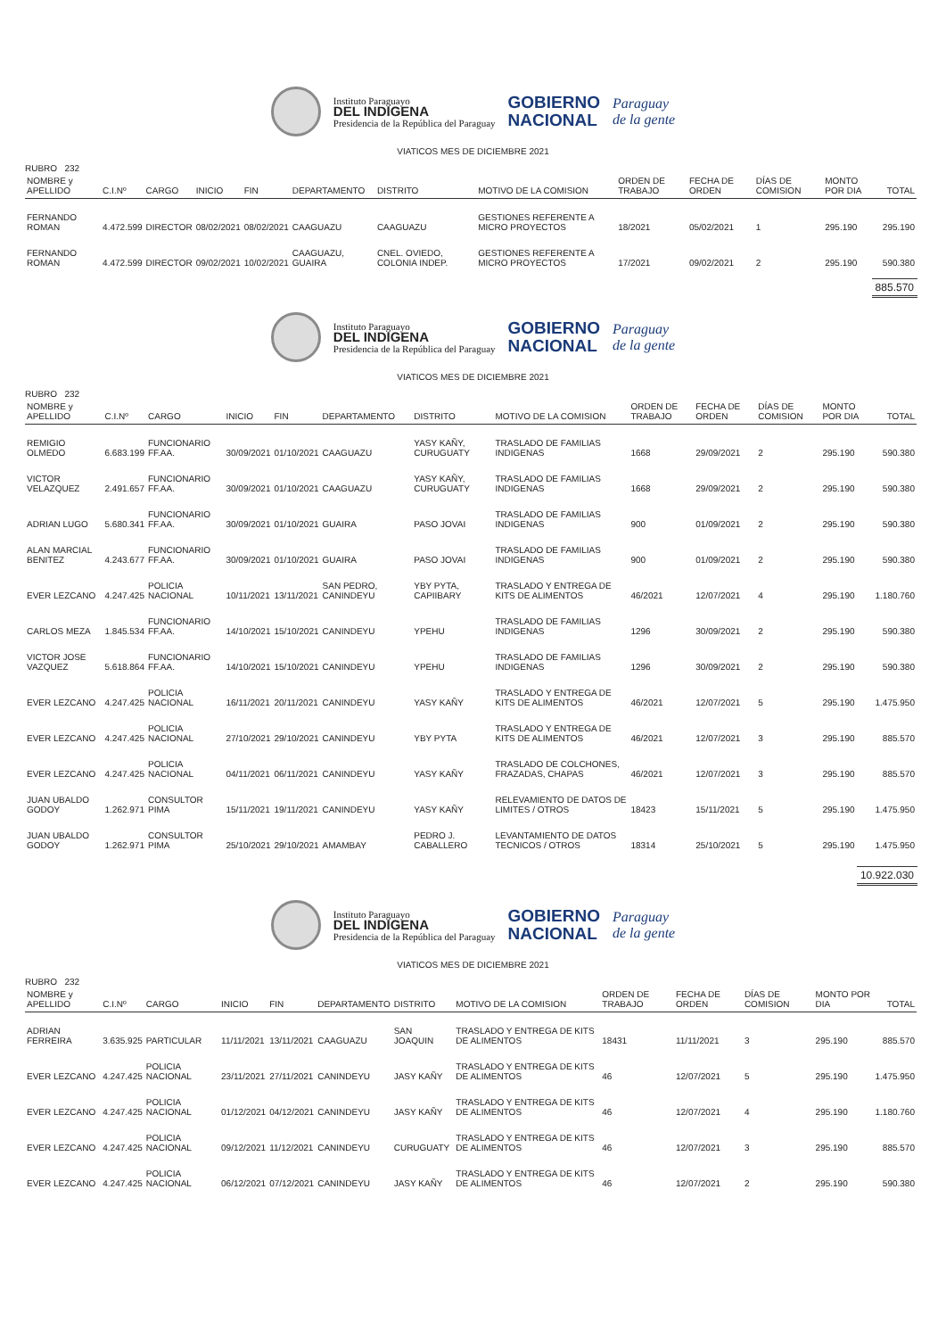Instituto Paraguayo
DEL INDIGENA
Presidencia de la República del Paraguay
GOBIERNO
NACIONAL
Paraguay
de la gente
VIATICOS MES DE DICIEMBRE 2021
RUBRO 232
| NOMBRE y APELLIDO | C.I.Nº | CARGO | INICIO | FIN | DEPARTAMENTO | DISTRITO | MOTIVO DE LA COMISION | ORDEN DE TRABAJO | FECHA DE ORDEN | DÍAS DE COMISION | MONTO POR DIA | TOTAL |
| --- | --- | --- | --- | --- | --- | --- | --- | --- | --- | --- | --- | --- |
| FERNANDO ROMAN | 4.472.599 | DIRECTOR | 08/02/2021 | 08/02/2021 | CAAGUAZU | CAAGUAZU | GESTIONES REFERENTE A MICRO PROYECTOS | 18/2021 | 05/02/2021 | 1 | 295.190 | 295.190 |
| FERNANDO ROMAN | 4.472.599 | DIRECTOR | 09/02/2021 | 10/02/2021 | CAAGUAZU, GUAIRA | CNEL. OVIEDO, COLONIA INDEP. | GESTIONES REFERENTE A MICRO PROYECTOS | 17/2021 | 09/02/2021 | 2 | 295.190 | 590.380 |
885.570
Instituto Paraguayo
DEL INDIGENA
Presidencia de la República del Paraguay
GOBIERNO
NACIONAL
Paraguay
de la gente
VIATICOS MES DE DICIEMBRE 2021
RUBRO 232
| NOMBRE y APELLIDO | C.I.Nº | CARGO | INICIO | FIN | DEPARTAMENTO | DISTRITO | MOTIVO DE LA COMISION | ORDEN DE TRABAJO | FECHA DE ORDEN | DÍAS DE COMISION | MONTO POR DIA | TOTAL |
| --- | --- | --- | --- | --- | --- | --- | --- | --- | --- | --- | --- | --- |
| REMIGIO OLMEDO | 6.683.199 | FUNCIONARIO FF.AA. | 30/09/2021 | 01/10/2021 | CAAGUAZU | YASY KAÑY, CURUGUATY | TRASLADO DE FAMILIAS INDIGENAS | 1668 | 29/09/2021 | 2 | 295.190 | 590.380 |
| VICTOR VELAZQUEZ | 2.491.657 | FUNCIONARIO FF.AA. | 30/09/2021 | 01/10/2021 | CAAGUAZU | YASY KAÑY, CURUGUATY | TRASLADO DE FAMILIAS INDIGENAS | 1668 | 29/09/2021 | 2 | 295.190 | 590.380 |
| ADRIAN LUGO | 5.680.341 | FUNCIONARIO FF.AA. | 30/09/2021 | 01/10/2021 | GUAIRA | PASO JOVAI | TRASLADO DE FAMILIAS INDIGENAS | 900 | 01/09/2021 | 2 | 295.190 | 590.380 |
| ALAN MARCIAL BENITEZ | 4.243.677 | FUNCIONARIO FF.AA. | 30/09/2021 | 01/10/2021 | GUAIRA | PASO JOVAI | TRASLADO DE FAMILIAS INDIGENAS | 900 | 01/09/2021 | 2 | 295.190 | 590.380 |
| EVER LEZCANO | 4.247.425 | POLICIA NACIONAL | 10/11/2021 | 13/11/2021 | SAN PEDRO, CANINDEYU | YBY PYTA, CAPIIBARY | TRASLADO Y ENTREGA DE KITS DE ALIMENTOS | 46/2021 | 12/07/2021 | 4 | 295.190 | 1.180.760 |
| CARLOS MEZA | 1.845.534 | FUNCIONARIO FF.AA. | 14/10/2021 | 15/10/2021 | CANINDEYU | YPEHU | TRASLADO DE FAMILIAS INDIGENAS | 1296 | 30/09/2021 | 2 | 295.190 | 590.380 |
| VICTOR JOSE VAZQUEZ | 5.618.864 | FUNCIONARIO FF.AA. | 14/10/2021 | 15/10/2021 | CANINDEYU | YPEHU | TRASLADO DE FAMILIAS INDIGENAS | 1296 | 30/09/2021 | 2 | 295.190 | 590.380 |
| EVER LEZCANO | 4.247.425 | POLICIA NACIONAL | 16/11/2021 | 20/11/2021 | CANINDEYU | YASY KAÑY | TRASLADO Y ENTREGA DE KITS DE ALIMENTOS | 46/2021 | 12/07/2021 | 5 | 295.190 | 1.475.950 |
| EVER LEZCANO | 4.247.425 | POLICIA NACIONAL | 27/10/2021 | 29/10/2021 | CANINDEYU | YBY PYTA | TRASLADO Y ENTREGA DE KITS DE ALIMENTOS | 46/2021 | 12/07/2021 | 3 | 295.190 | 885.570 |
| EVER LEZCANO | 4.247.425 | POLICIA NACIONAL | 04/11/2021 | 06/11/2021 | CANINDEYU | YASY KAÑY | TRASLADO DE COLCHONES, FRAZADAS, CHAPAS | 46/2021 | 12/07/2021 | 3 | 295.190 | 885.570 |
| JUAN UBALDO GODOY | 1.262.971 | CONSULTOR PIMA | 15/11/2021 | 19/11/2021 | CANINDEYU | YASY KAÑY | RELEVAMIENTO DE DATOS DE LIMITES / OTROS | 18423 | 15/11/2021 | 5 | 295.190 | 1.475.950 |
| JUAN UBALDO GODOY | 1.262.971 | CONSULTOR PIMA | 25/10/2021 | 29/10/2021 | AMAMBAY | PEDRO J. CABALLERO | LEVANTAMIENTO DE DATOS TECNICOS / OTROS | 18314 | 25/10/2021 | 5 | 295.190 | 1.475.950 |
10.922.030
Instituto Paraguayo
DEL INDIGENA
Presidencia de la República del Paraguay
GOBIERNO
NACIONAL
Paraguay
de la gente
VIATICOS MES DE DICIEMBRE 2021
RUBRO 232
| NOMBRE y APELLIDO | C.I.Nº | CARGO | INICIO | FIN | DEPARTAMENTO | DISTRITO | MOTIVO DE LA COMISION | ORDEN DE TRABAJO | FECHA DE ORDEN | DÍAS DE COMISION | MONTO POR DIA | TOTAL |
| --- | --- | --- | --- | --- | --- | --- | --- | --- | --- | --- | --- | --- |
| ADRIAN FERREIRA | 3.635.925 | PARTICULAR | 11/11/2021 | 13/11/2021 | CAAGUAZU | SAN JOAQUIN | TRASLADO Y ENTREGA DE KITS DE ALIMENTOS | 18431 | 11/11/2021 | 3 | 295.190 | 885.570 |
| EVER LEZCANO | 4.247.425 | POLICIA NACIONAL | 23/11/2021 | 27/11/2021 | CANINDEYU | JASY KAÑY | TRASLADO Y ENTREGA DE KITS DE ALIMENTOS | 46 | 12/07/2021 | 5 | 295.190 | 1.475.950 |
| EVER LEZCANO | 4.247.425 | POLICIA NACIONAL | 01/12/2021 | 04/12/2021 | CANINDEYU | JASY KAÑY | TRASLADO Y ENTREGA DE KITS DE ALIMENTOS | 46 | 12/07/2021 | 4 | 295.190 | 1.180.760 |
| EVER LEZCANO | 4.247.425 | POLICIA NACIONAL | 09/12/2021 | 11/12/2021 | CANINDEYU | CURUGUATY | TRASLADO Y ENTREGA DE KITS DE ALIMENTOS | 46 | 12/07/2021 | 3 | 295.190 | 885.570 |
| EVER LEZCANO | 4.247.425 | POLICIA NACIONAL | 06/12/2021 | 07/12/2021 | CANINDEYU | JASY KAÑY | TRASLADO Y ENTREGA DE KITS DE ALIMENTOS | 46 | 12/07/2021 | 2 | 295.190 | 590.380 |